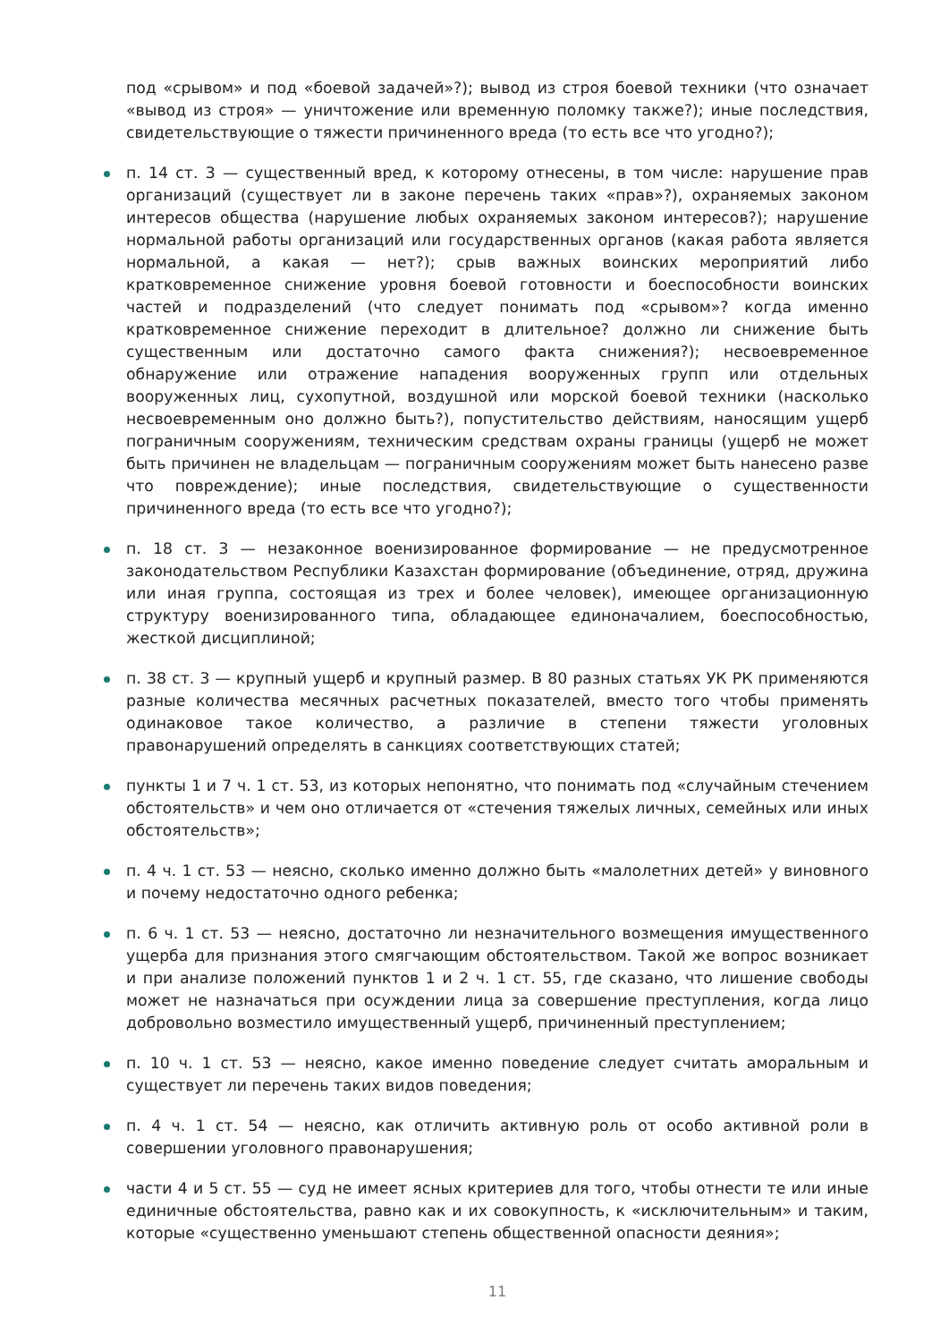под «срывом» и под «боевой задачей»?); вывод из строя боевой техники (что означает «вывод из строя» — уничтожение или временную поломку также?); иные последствия, свидетельствующие о тяжести причиненного вреда (то есть все что угодно?);
п. 14 ст. 3 — существенный вред, к которому отнесены, в том числе: нарушение прав организаций (существует ли в законе перечень таких «прав»?), охраняемых законом интересов общества (нарушение любых охраняемых законом интересов?); нарушение нормальной работы организаций или государственных органов (какая работа является нормальной, а какая — нет?); срыв важных воинских мероприятий либо кратковременное снижение уровня боевой готовности и боеспособности воинских частей и подразделений (что следует понимать под «срывом»? когда именно кратковременное снижение переходит в длительное? должно ли снижение быть существенным или достаточно самого факта снижения?); несвоевременное обнаружение или отражение нападения вооруженных групп или отдельных вооруженных лиц, сухопутной, воздушной или морской боевой техники (насколько несвоевременным оно должно быть?), попустительство действиям, наносящим ущерб пограничным сооружениям, техническим средствам охраны границы (ущерб не может быть причинен не владельцам — пограничным сооружениям может быть нанесено разве что повреждение); иные последствия, свидетельствующие о существенности причиненного вреда (то есть все что угодно?);
п. 18 ст. 3 — незаконное военизированное формирование — не предусмотренное законодательством Республики Казахстан формирование (объединение, отряд, дружина или иная группа, состоящая из трех и более человек), имеющее организационную структуру военизированного типа, обладающее единоначалием, боеспособностью, жесткой дисциплиной;
п. 38 ст. 3 — крупный ущерб и крупный размер. В 80 разных статьях УК РК применяются разные количества месячных расчетных показателей, вместо того чтобы применять одинаковое такое количество, а различие в степени тяжести уголовных правонарушений определять в санкциях соответствующих статей;
пункты 1 и 7 ч. 1 ст. 53, из которых непонятно, что понимать под «случайным стечением обстоятельств» и чем оно отличается от «стечения тяжелых личных, семейных или иных обстоятельств»;
п. 4 ч. 1 ст. 53 — неясно, сколько именно должно быть «малолетних детей» у виновного и почему недостаточно одного ребенка;
п. 6 ч. 1 ст. 53 — неясно, достаточно ли незначительного возмещения имущественного ущерба для признания этого смягчающим обстоятельством. Такой же вопрос возникает и при анализе положений пунктов 1 и 2 ч. 1 ст. 55, где сказано, что лишение свободы может не назначаться при осуждении лица за совершение преступления, когда лицо добровольно возместило имущественный ущерб, причиненный преступлением;
п. 10 ч. 1 ст. 53 — неясно, какое именно поведение следует считать аморальным и существует ли перечень таких видов поведения;
п. 4 ч. 1 ст. 54 — неясно, как отличить активную роль от особо активной роли в совершении уголовного правонарушения;
части 4 и 5 ст. 55 — суд не имеет ясных критериев для того, чтобы отнести те или иные единичные обстоятельства, равно как и их совокупность, к «исключительным» и таким, которые «существенно уменьшают степень общественной опасности деяния»;
11